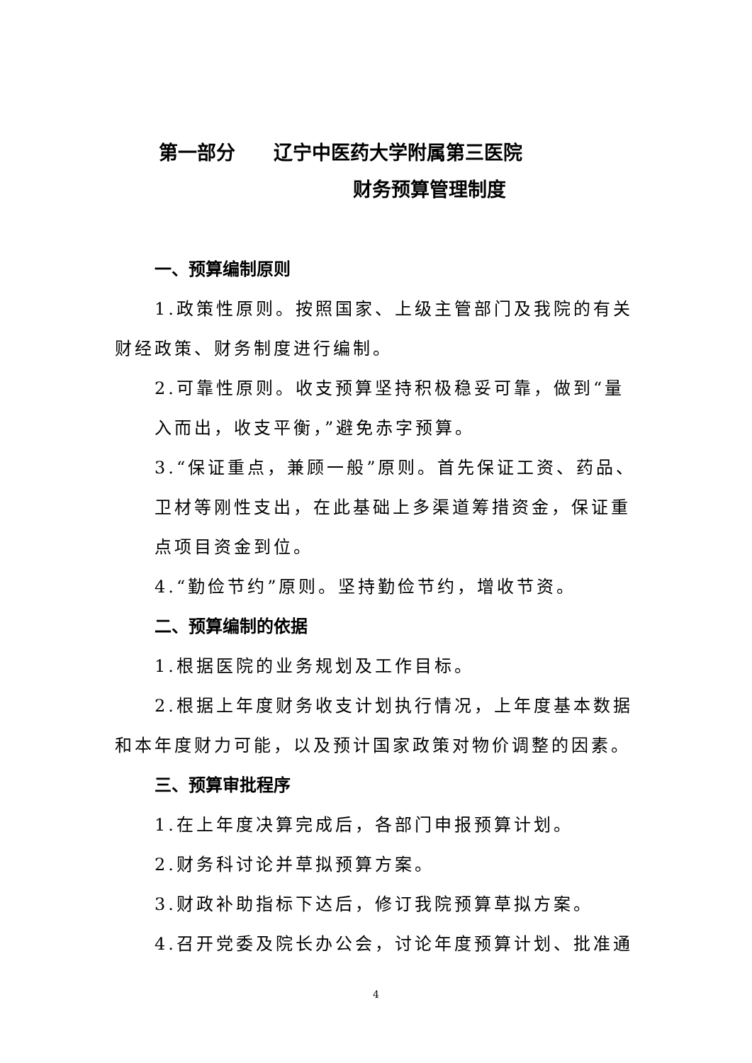第一部分　　辽宁中医药大学附属第三医院
财务预算管理制度
一、预算编制原则
1.政策性原则。按照国家、上级主管部门及我院的有关财经政策、财务制度进行编制。
2.可靠性原则。收支预算坚持积极稳妥可靠，做到“量入而出，收支平衡，”避免赤字预算。
3.“保证重点，兼顾一般”原则。首先保证工资、药品、卫材等刚性支出，在此基础上多渠道筹措资金，保证重点项目资金到位。
4.“勤俭节约”原则。坚持勤俭节约，增收节资。
二、预算编制的依据
1.根据医院的业务规划及工作目标。
2.根据上年度财务收支计划执行情况，上年度基本数据和本年度财力可能，以及预计国家政策对物价调整的因素。
三、预算审批程序
1.在上年度决算完成后，各部门申报预算计划。
2.财务科讨论并草拟预算方案。
3.财政补助指标下达后，修订我院预算草拟方案。
4.召开党委及院长办公会，讨论年度预算计划、批准通
4